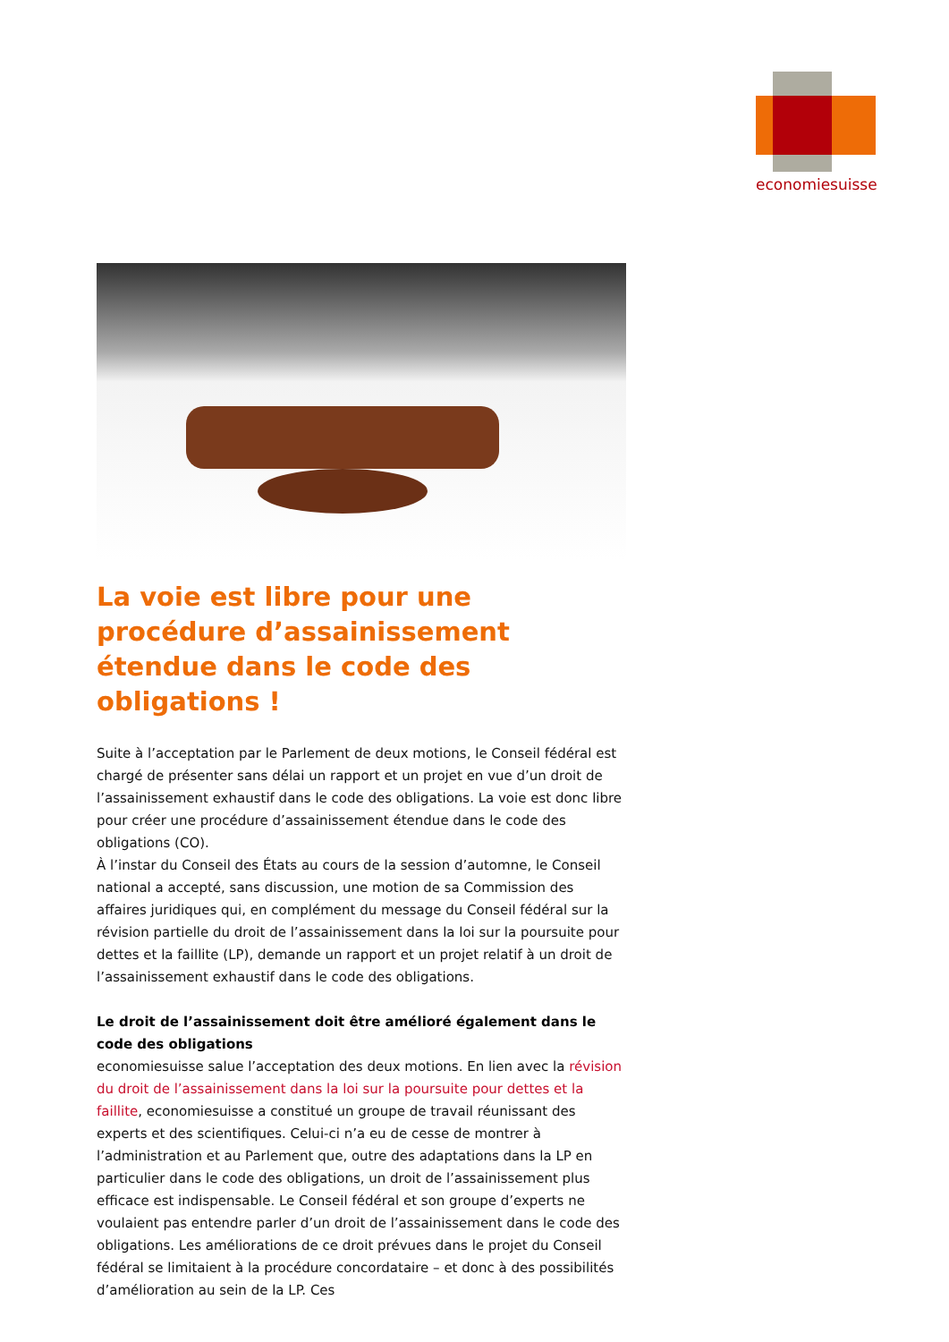economiesuisse
La voie est libre pour une procédure d’assainissement étendue dans le code des obligations !
Suite à l’acceptation par le Parlement de deux motions, le Conseil fédéral est chargé de présenter sans délai un rapport et un projet en vue d’un droit de l’assainissement exhaustif dans le code des obligations. La voie est donc libre pour créer une procédure d’assainissement étendue dans le code des obligations (CO).
À l’instar du Conseil des États au cours de la session d’automne, le Conseil national a accepté, sans discussion, une motion de sa Commission des affaires juridiques qui, en complément du message du Conseil fédéral sur la révision partielle du droit de l’assainissement dans la loi sur la poursuite pour dettes et la faillite (LP), demande un rapport et un projet relatif à un droit de l’assainissement exhaustif dans le code des obligations.
Le droit de l’assainissement doit être amélioré également dans le code des obligations
economiesuisse salue l’acceptation des deux motions. En lien avec la révision du droit de l’assainissement dans la loi sur la poursuite pour dettes et la faillite, economiesuisse a constitué un groupe de travail réunissant des experts et des scientifiques. Celui-ci n’a eu de cesse de montrer à l’administration et au Parlement que, outre des adaptations dans la LP en particulier dans le code des obligations, un droit de l’assainissement plus efficace est indispensable. Le Conseil fédéral et son groupe d’experts ne voulaient pas entendre parler d’un droit de l’assainissement dans le code des obligations. Les améliorations de ce droit prévues dans le projet du Conseil fédéral se limitaient à la procédure concordataire – et donc à des possibilités d’amélioration au sein de la LP. Ces